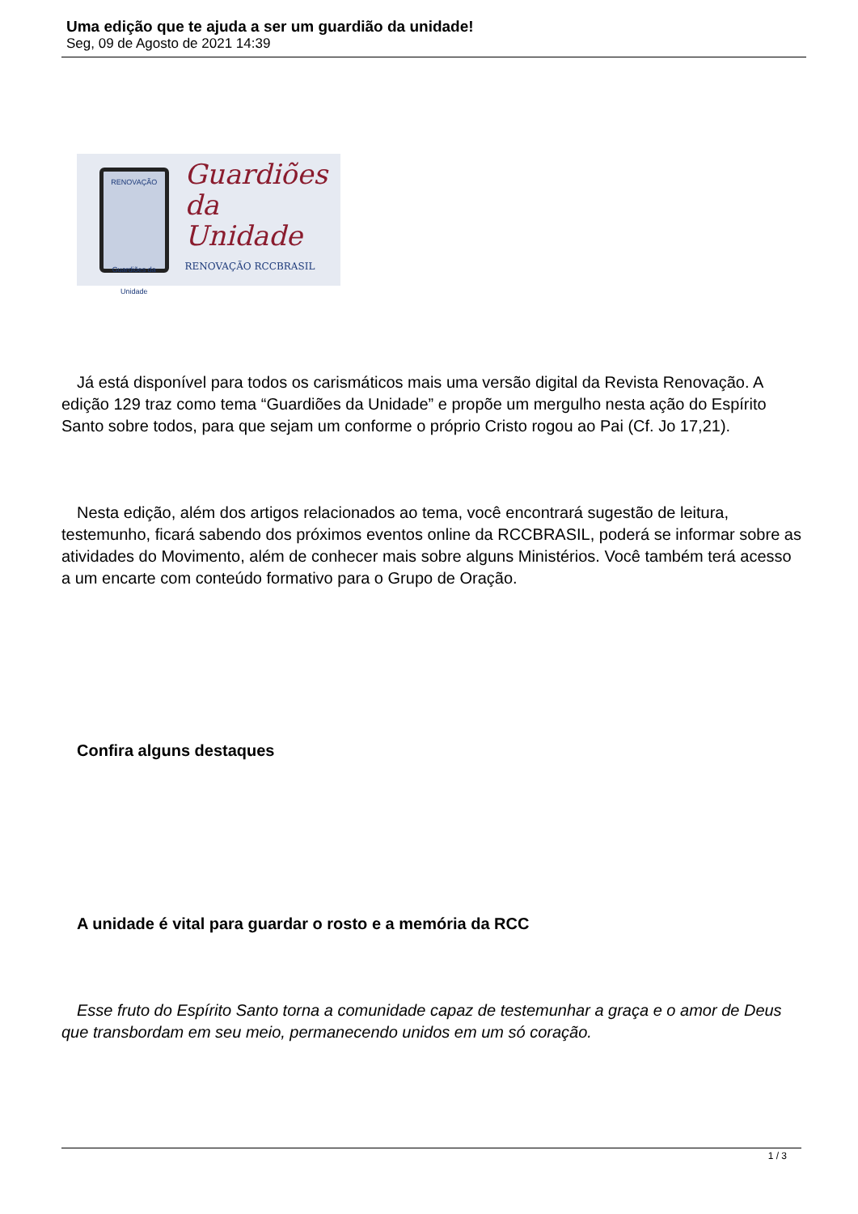Uma edição que te ajuda a ser um guardião da unidade!
Seg, 09 de Agosto de 2021 14:39
RENOVAÇÃO
Guardiões da Unidade
Guardiões da
Unidade
RENOVAÇÃO RCCBRASIL
Já está disponível para todos os carismáticos mais uma versão digital da Revista Renovação. A edição 129 traz como tema “Guardiões da Unidade” e propõe um mergulho nesta ação do Espírito Santo sobre todos, para que sejam um conforme o próprio Cristo rogou ao Pai (Cf. Jo 17,21).
Nesta edição, além dos artigos relacionados ao tema, você encontrará sugestão de leitura, testemunho, ficará sabendo dos próximos eventos online da RCCBRASIL, poderá se informar sobre as atividades do Movimento, além de conhecer mais sobre alguns Ministérios. Você também terá acesso a um encarte com conteúdo formativo para o Grupo de Oração.
Confira alguns destaques
A unidade é vital para guardar o rosto e a memória da RCC
Esse fruto do Espírito Santo torna a comunidade capaz de testemunhar a graça e o amor de Deus que transbordam em seu meio, permanecendo unidos em um só coração.
1 / 3